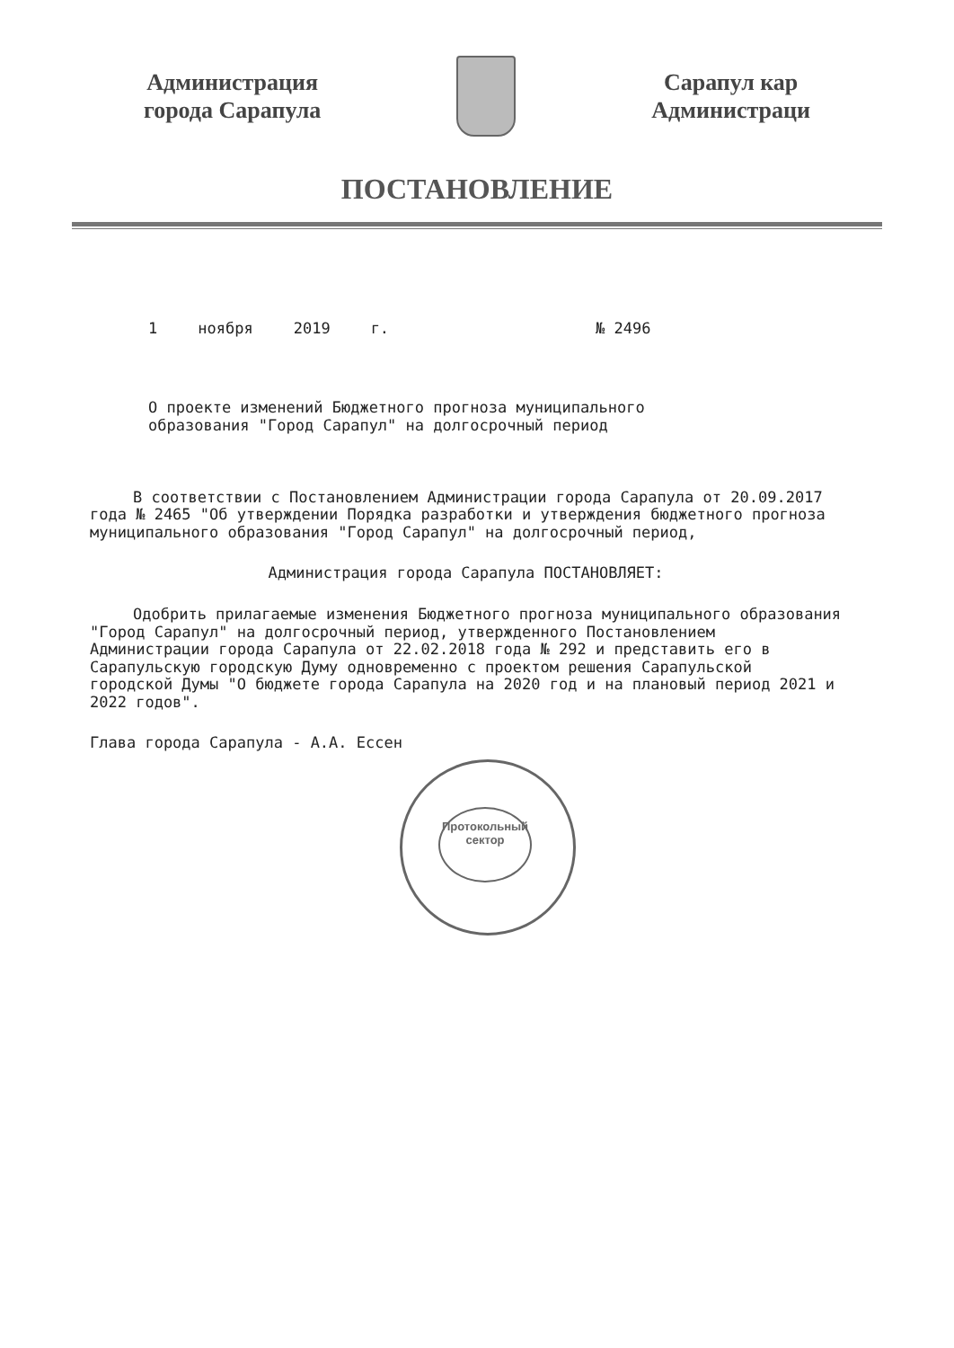Администрация
города Сарапула
Сарапул кар
Администраци
ПОСТАНОВЛЕНИЕ
1 ноября 2019 г. № 2496
О проекте изменений Бюджетного прогноза муниципального
образования "Город Сарапул" на долгосрочный период
В соответствии с Постановлением Администрации города Сарапула от 20.09.2017 года № 2465 "Об утверждении Порядка разработки и утверждения бюджетного прогноза муниципального образования "Город Сарапул" на долгосрочный период,
Администрация города Сарапула ПОСТАНОВЛЯЕТ:
Одобрить прилагаемые изменения Бюджетного прогноза муниципального образования "Город Сарапул" на долгосрочный период, утвержденного Постановлением Администрации города Сарапула от 22.02.2018 года № 292 и представить его в Сарапульскую городскую Думу одновременно с проектом решения Сарапульской городской Думы "О бюджете города Сарапула на 2020 год и на плановый период 2021 и 2022 годов".
Глава города Сарапула - А.А. Ессен
Протокольный
сектор